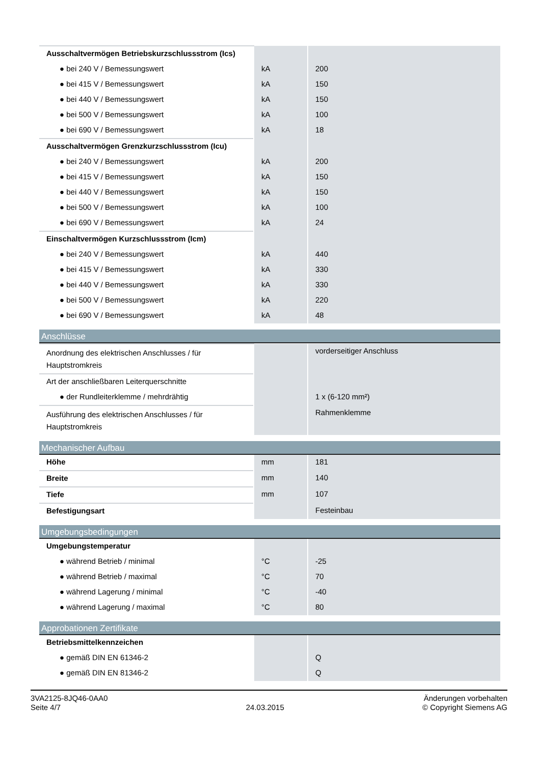| Ausschaltvermögen Betriebskurzschlussstrom (Ics) | | |
| ● bei 240 V / Bemessungswert | kA | 200 |
| ● bei 415 V / Bemessungswert | kA | 150 |
| ● bei 440 V / Bemessungswert | kA | 150 |
| ● bei 500 V / Bemessungswert | kA | 100 |
| ● bei 690 V / Bemessungswert | kA | 18 |
| Ausschaltvermögen Grenzkurzschlussstrom (Icu) | | |
| ● bei 240 V / Bemessungswert | kA | 200 |
| ● bei 415 V / Bemessungswert | kA | 150 |
| ● bei 440 V / Bemessungswert | kA | 150 |
| ● bei 500 V / Bemessungswert | kA | 100 |
| ● bei 690 V / Bemessungswert | kA | 24 |
| Einschaltvermögen Kurzschlussstrom (Icm) | | |
| ● bei 240 V / Bemessungswert | kA | 440 |
| ● bei 415 V / Bemessungswert | kA | 330 |
| ● bei 440 V / Bemessungswert | kA | 330 |
| ● bei 500 V / Bemessungswert | kA | 220 |
| ● bei 690 V / Bemessungswert | kA | 48 |
Anschlüsse
| Anordnung des elektrischen Anschlusses / für Hauptstromkreis | | vorderseitiger Anschluss |
| Art der anschließbaren Leiterquerschnitte | | |
| ● der Rundleiterklemme / mehrdrähtig | | 1 x (6-120 mm²) |
| Ausführung des elektrischen Anschlusses / für Hauptstromkreis | | Rahmenklemme |
Mechanischer Aufbau
| Höhe | mm | 181 |
| Breite | mm | 140 |
| Tiefe | mm | 107 |
| Befestigungsart | | Festeinbau |
Umgebungsbedingungen
| Umgebungstemperatur | | |
| ● während Betrieb / minimal | °C | -25 |
| ● während Betrieb / maximal | °C | 70 |
| ● während Lagerung / minimal | °C | -40 |
| ● während Lagerung / maximal | °C | 80 |
Approbationen Zertifikate
| Betriebsmittelkennzeichen | | |
| ● gemäß DIN EN 61346-2 | | Q |
| ● gemäß DIN EN 81346-2 | | Q |
3VA2125-8JQ46-0AA0
Seite 4/7
24.03.2015
Änderungen vorbehalten
© Copyright Siemens AG